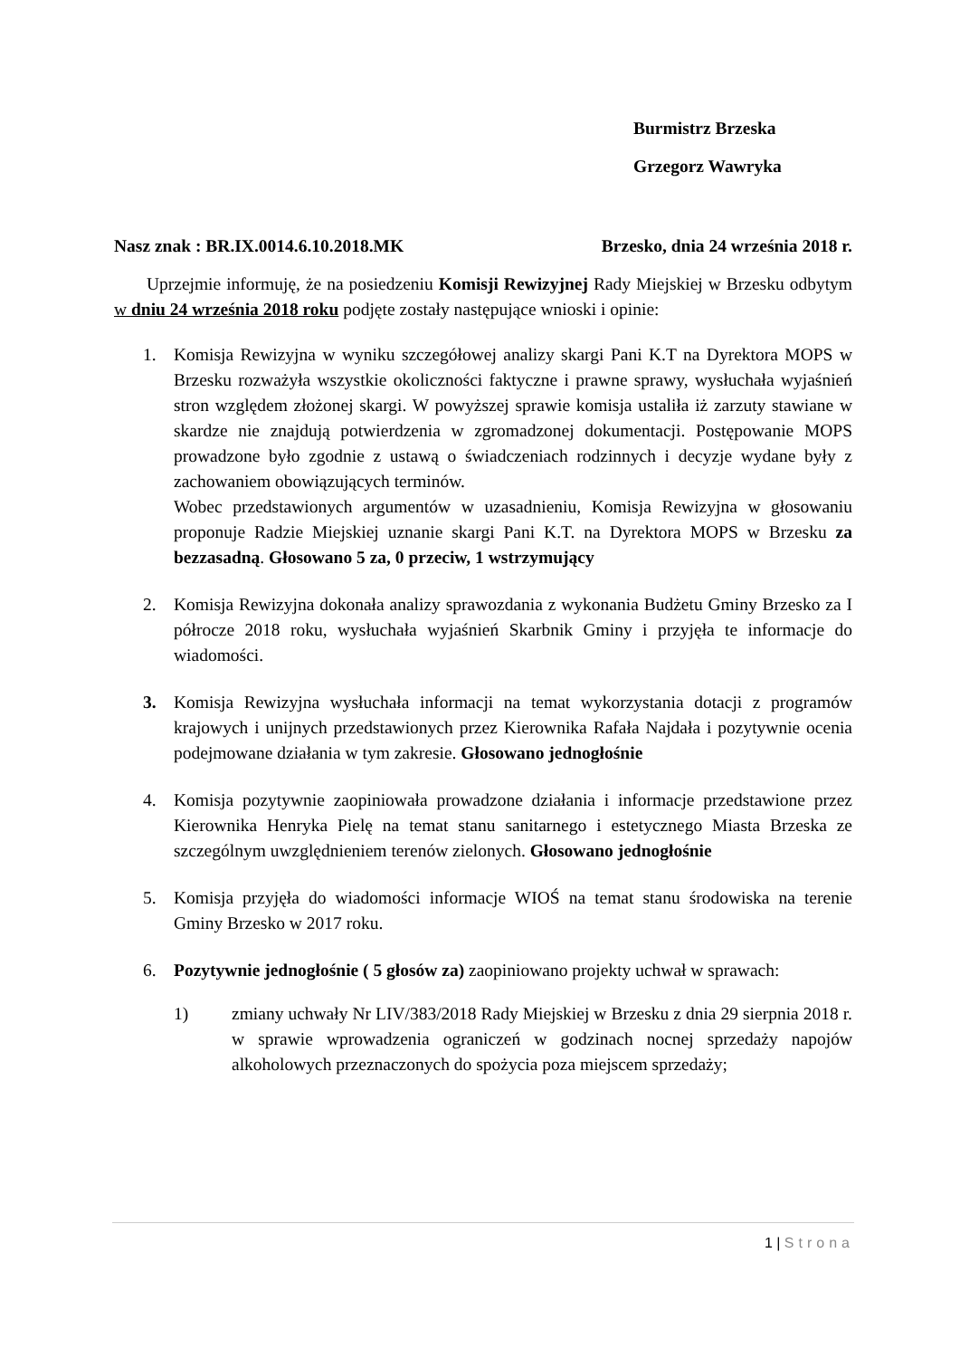Burmistrz Brzeska
Grzegorz Wawryka
Nasz znak : BR.IX.0014.6.10.2018.MK Brzesko, dnia 24 września 2018 r.
Uprzejmie informuję, że na posiedzeniu Komisji Rewizyjnej Rady Miejskiej w Brzesku odbytym w dniu 24 września 2018 roku podjęte zostały następujące wnioski i opinie:
1. Komisja Rewizyjna w wyniku szczegółowej analizy skargi Pani K.T na Dyrektora MOPS w Brzesku rozważyła wszystkie okoliczności faktyczne i prawne sprawy, wysłuchała wyjaśnień stron względem złożonej skargi. W powyższej sprawie komisja ustaliła iż zarzuty stawiane w skardze nie znajdują potwierdzenia w zgromadzonej dokumentacji. Postępowanie MOPS prowadzone było zgodnie z ustawą o świadczeniach rodzinnych i decyzje wydane były z zachowaniem obowiązujących terminów.
Wobec przedstawionych argumentów w uzasadnieniu, Komisja Rewizyjna w głosowaniu proponuje Radzie Miejskiej uznanie skargi Pani K.T. na Dyrektora MOPS w Brzesku za bezzasadną. Głosowano 5 za, 0 przeciw, 1 wstrzymujący
2. Komisja Rewizyjna dokonała analizy sprawozdania z wykonania Budżetu Gminy Brzesko za I półrocze 2018 roku, wysłuchała wyjaśnień Skarbnik Gminy i przyjęła te informacje do wiadomości.
3. Komisja Rewizyjna wysłuchała informacji na temat wykorzystania dotacji z programów krajowych i unijnych przedstawionych przez Kierownika Rafała Najdała i pozytywnie ocenia podejmowane działania w tym zakresie. Głosowano jednogłośnie
4. Komisja pozytywnie zaopiniowała prowadzone działania i informacje przedstawione przez Kierownika Henryka Pielę na temat stanu sanitarnego i estetycznego Miasta Brzeska ze szczególnym uwzględnieniem terenów zielonych. Głosowano jednogłośnie
5. Komisja przyjęła do wiadomości informacje WIOŚ na temat stanu środowiska na terenie Gminy Brzesko w 2017 roku.
6. Pozytywnie jednogłośnie ( 5 głosów za) zaopiniowano projekty uchwał w sprawach:
1) zmiany uchwały Nr LIV/383/2018 Rady Miejskiej w Brzesku z dnia 29 sierpnia 2018 r. w sprawie wprowadzenia ograniczeń w godzinach nocnej sprzedaży napojów alkoholowych przeznaczonych do spożycia poza miejscem sprzedaży;
1 | Strona